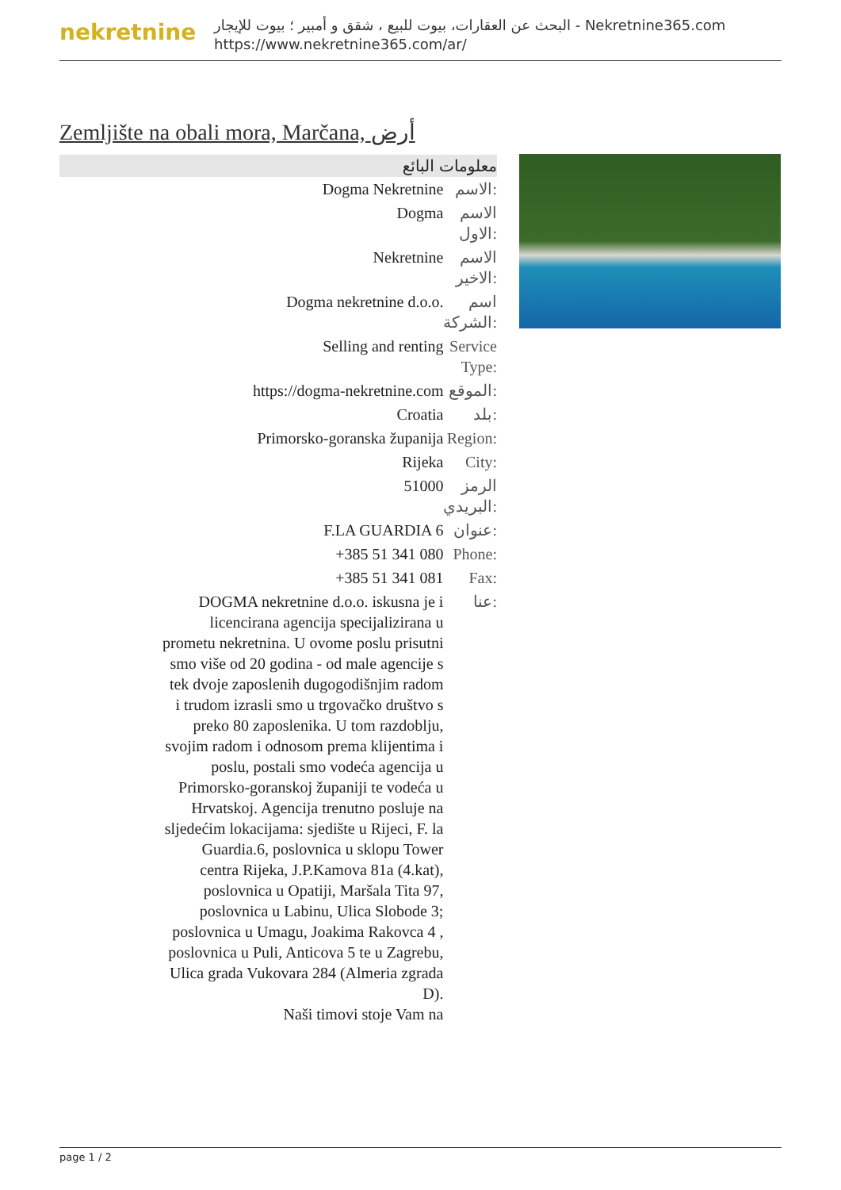nekretnine
البحث عن العقارات، بيوت للبيع ، شقق و أمبير ؛ بيوت للإيجار - Nekretnine365.com
https://www.nekretnine365.com/ar/
Zemljište na obali mora, Marčana, أرض
معلومات البائع
| Dogma Nekretnine | الاسم: |
| Dogma | الاسم الاول: |
| Nekretnine | الاسم الاخير: |
| Dogma nekretnine d.o.o. | اسم الشركة: |
| Selling and renting | Service Type: |
| https://dogma-nekretnine.com | الموقع: |
| Croatia | بلد: |
| Primorsko-goranska županija | Region: |
| Rijeka | City: |
| 51000 | الرمز البريدي: |
| F.LA GUARDIA 6 | عنوان: |
| +385 51 341 080 | Phone: |
| +385 51 341 081 | Fax: |
| DOGMA nekretnine d.o.o. iskusna je i licencirana agencija specijalizirana u prometu nekretnina. U ovome poslu prisutni smo više od 20 godina - od male agencije s tek dvoje zaposlenih dugogodišnjim radom i trudom izrasli smo u trgovačko društvo s preko 80 zaposlenika. U tom razdoblju, svojim radom i odnosom prema klijentima i poslu, postali smo vodeća agencija u Primorsko-goranskoj županiji te vodeća u Hrvatskoj. Agencija trenutno posluje na sljedećim lokacijama: sjedište u Rijeci, F. la Guardia.6, poslovnica u sklopu Tower centra Rijeka, J.P.Kamova 81a (4.kat), poslovnica u Opatiji, Maršala Tita 97, poslovnica u Labinu, Ulica Slobode 3; poslovnica u Umagu, Joakima Rakovca 4 , poslovnica u Puli, Anticova 5 te u Zagrebu, Ulica grada Vukovara 284 (Almeria zgrada D). Naši timovi stoje Vam na | عنا: |
page 1 / 2